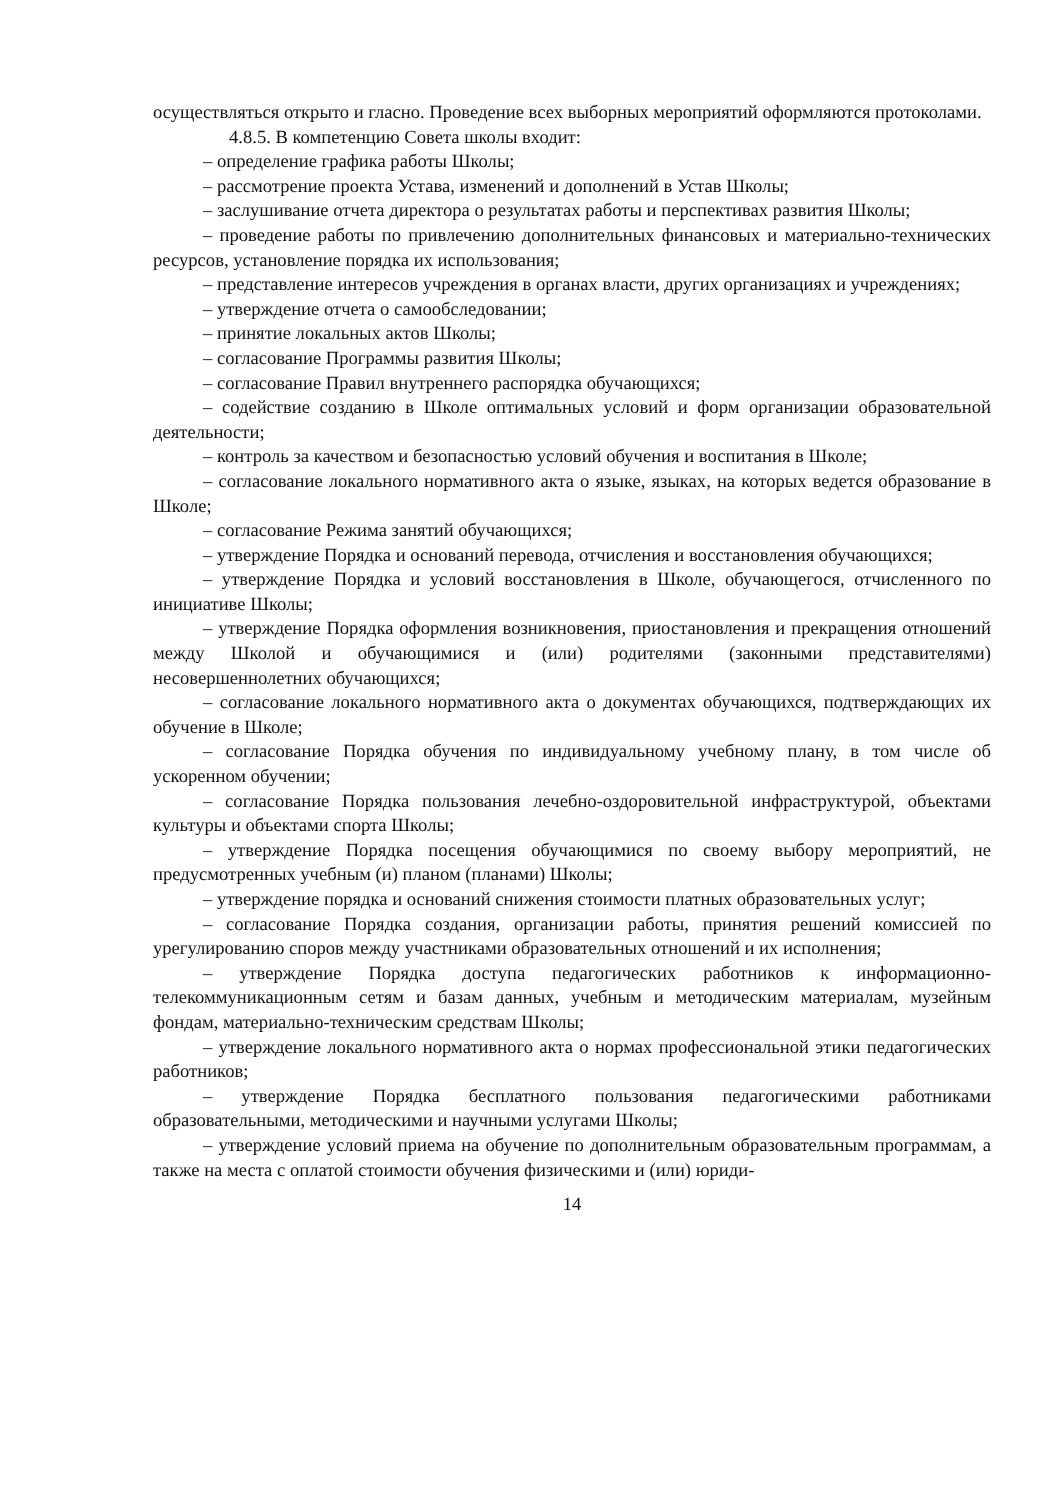осуществляться открыто и гласно. Проведение всех выборных мероприятий оформляются протоколами.
4.8.5. В компетенцию Совета школы входит:
– определение графика работы Школы;
– рассмотрение проекта Устава, изменений и дополнений в Устав Школы;
– заслушивание отчета директора о результатах работы и перспективах развития Школы;
– проведение работы по привлечению дополнительных финансовых и материально-технических ресурсов, установление порядка их использования;
– представление интересов учреждения в органах власти, других организациях и учреждениях;
– утверждение отчета о самообследовании;
– принятие локальных актов Школы;
– согласование Программы развития Школы;
– согласование Правил внутреннего распорядка обучающихся;
– содействие созданию в Школе оптимальных условий и форм организации образовательной деятельности;
– контроль за качеством и безопасностью условий обучения и воспитания в Школе;
– согласование локального нормативного акта о языке, языках, на которых ведется образование в Школе;
– согласование Режима занятий обучающихся;
– утверждение Порядка и оснований перевода, отчисления и восстановления обучающихся;
– утверждение Порядка и условий восстановления в Школе, обучающегося, отчисленного по инициативе Школы;
– утверждение Порядка оформления возникновения, приостановления и прекращения отношений между Школой и обучающимися и (или) родителями (законными представителями) несовершеннолетних обучающихся;
– согласование локального нормативного акта о документах обучающихся, подтверждающих их обучение в Школе;
– согласование Порядка обучения по индивидуальному учебному плану, в том числе об ускоренном обучении;
– согласование Порядка пользования лечебно-оздоровительной инфраструктурой, объектами культуры и объектами спорта Школы;
– утверждение Порядка посещения обучающимися по своему выбору мероприятий, не предусмотренных учебным (и) планом (планами) Школы;
– утверждение порядка и оснований снижения стоимости платных образовательных услуг;
– согласование Порядка создания, организации работы, принятия решений комиссией по урегулированию споров между участниками образовательных отношений и их исполнения;
– утверждение Порядка доступа педагогических работников к информационно-телекоммуникационным сетям и базам данных, учебным и методическим материалам, музейным фондам, материально-техническим средствам Школы;
– утверждение локального нормативного акта о нормах профессиональной этики педагогических работников;
– утверждение Порядка бесплатного пользования педагогическими работниками образовательными, методическими и научными услугами Школы;
– утверждение условий приема на обучение по дополнительным образовательным программам, а также на места с оплатой стоимости обучения физическими и (или) юриди-
14